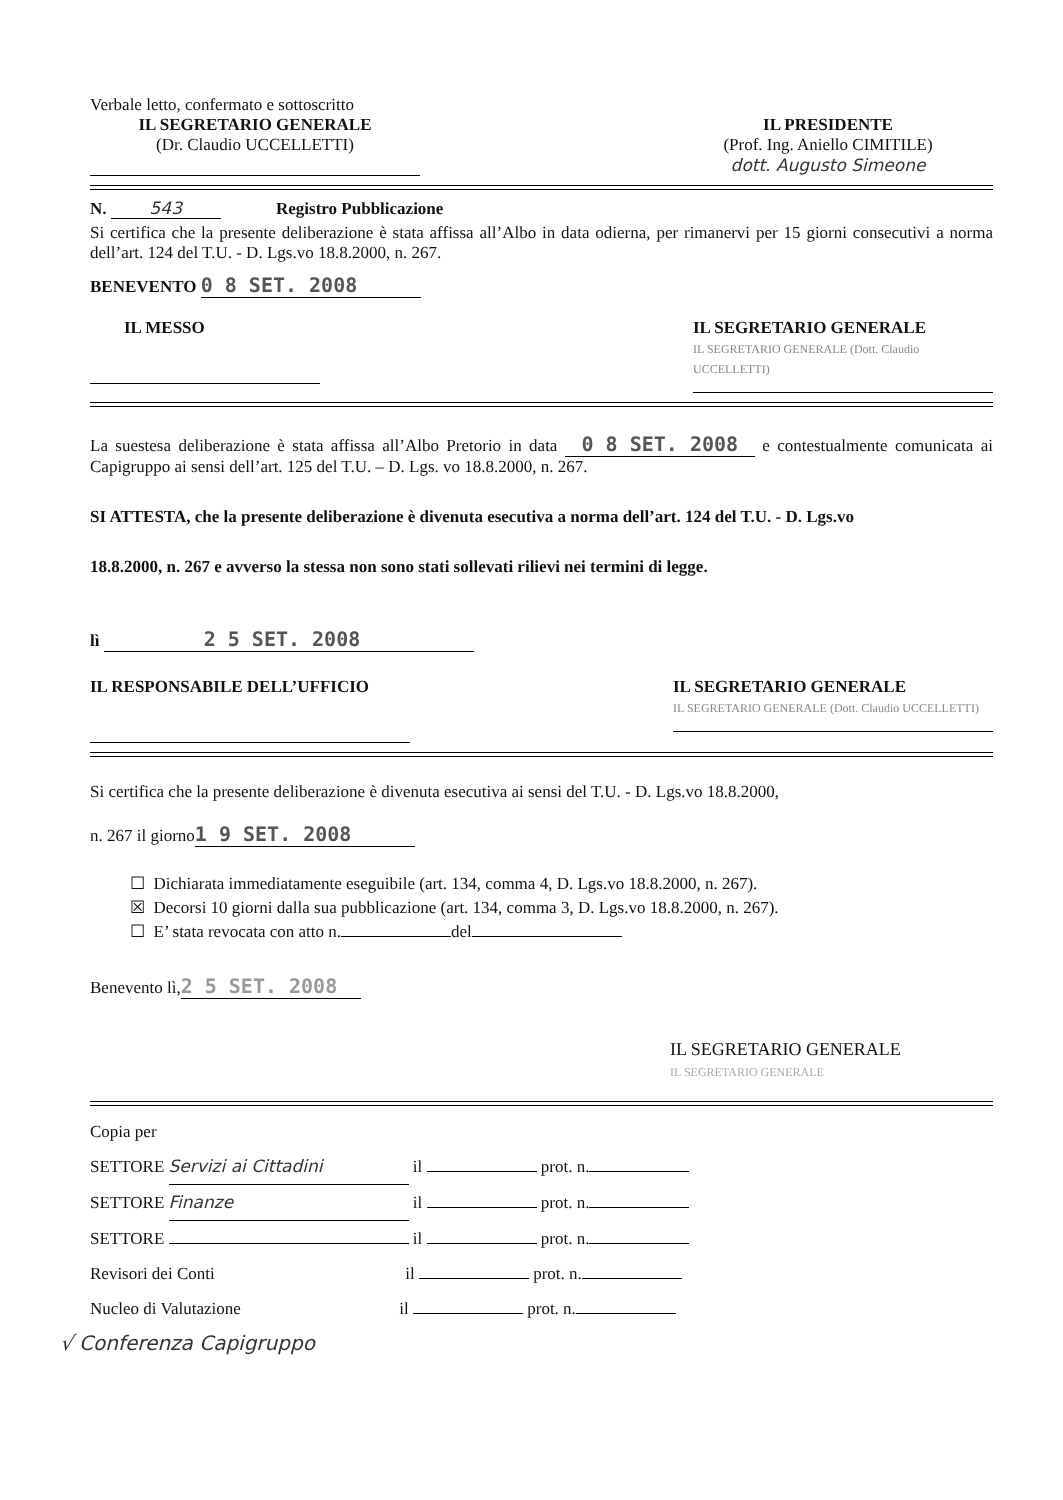Verbale letto, confermato e sottoscritto
IL SEGRETARIO GENERALE
(Dr. Claudio UCCELLETTI)
IL PRESIDENTE
(Prof. Ing. Aniello CIMITILE)
dott. Augusto Simeone
N. 543 Registro Pubblicazione
Si certifica che la presente deliberazione è stata affissa all’Albo in data odierna, per rimanervi per 15 giorni consecutivi a norma dell’art. 124 del T.U. - D. Lgs.vo 18.8.2000, n. 267.
BENEVENTO 0 8 SET. 2008
IL MESSO
IL SEGRETARIO GENERALE
IL SEGRETARIO GENERALE (Dott. Claudio UCCELLETTI)
La suestesa deliberazione è stata affissa all’Albo Pretorio in data 0 8 SET. 2008 e contestualmente comunicata ai Capigruppo ai sensi dell’art. 125 del T.U. – D. Lgs. vo 18.8.2000, n. 267.
SI ATTESTA, che la presente deliberazione è divenuta esecutiva a norma dell’art. 124 del T.U. - D. Lgs.vo
18.8.2000, n. 267 e avverso la stessa non sono stati sollevati rilievi nei termini di legge.
lì 2 5 SET. 2008
IL RESPONSABILE DELL’UFFICIO
IL SEGRETARIO GENERALE
IL SEGRETARIO GENERALE (Dott. Claudio UCCELLETTI)
Si certifica che la presente deliberazione è divenuta esecutiva ai sensi del T.U. - D. Lgs.vo 18.8.2000,
n. 267 il giorno 1 9 SET. 2008
☐ Dichiarata immediatamente eseguibile (art. 134, comma 4, D. Lgs.vo 18.8.2000, n. 267).
☒ Decorsi 10 giorni dalla sua pubblicazione (art. 134, comma 3, D. Lgs.vo 18.8.2000, n. 267).
☐ E’ stata revocata con atto n. del
Benevento lì, 2 5 SET. 2008
IL SEGRETARIO GENERALE
IL SEGRETARIO GENERALE
Copia per
SETTORE Servizi ai Cittadini il prot. n.
SETTORE Finanze il prot. n.
SETTORE il prot. n.
Revisori dei Conti il prot. n.
Nucleo di Valutazione il prot. n.
√ Conferenza Capigruppo